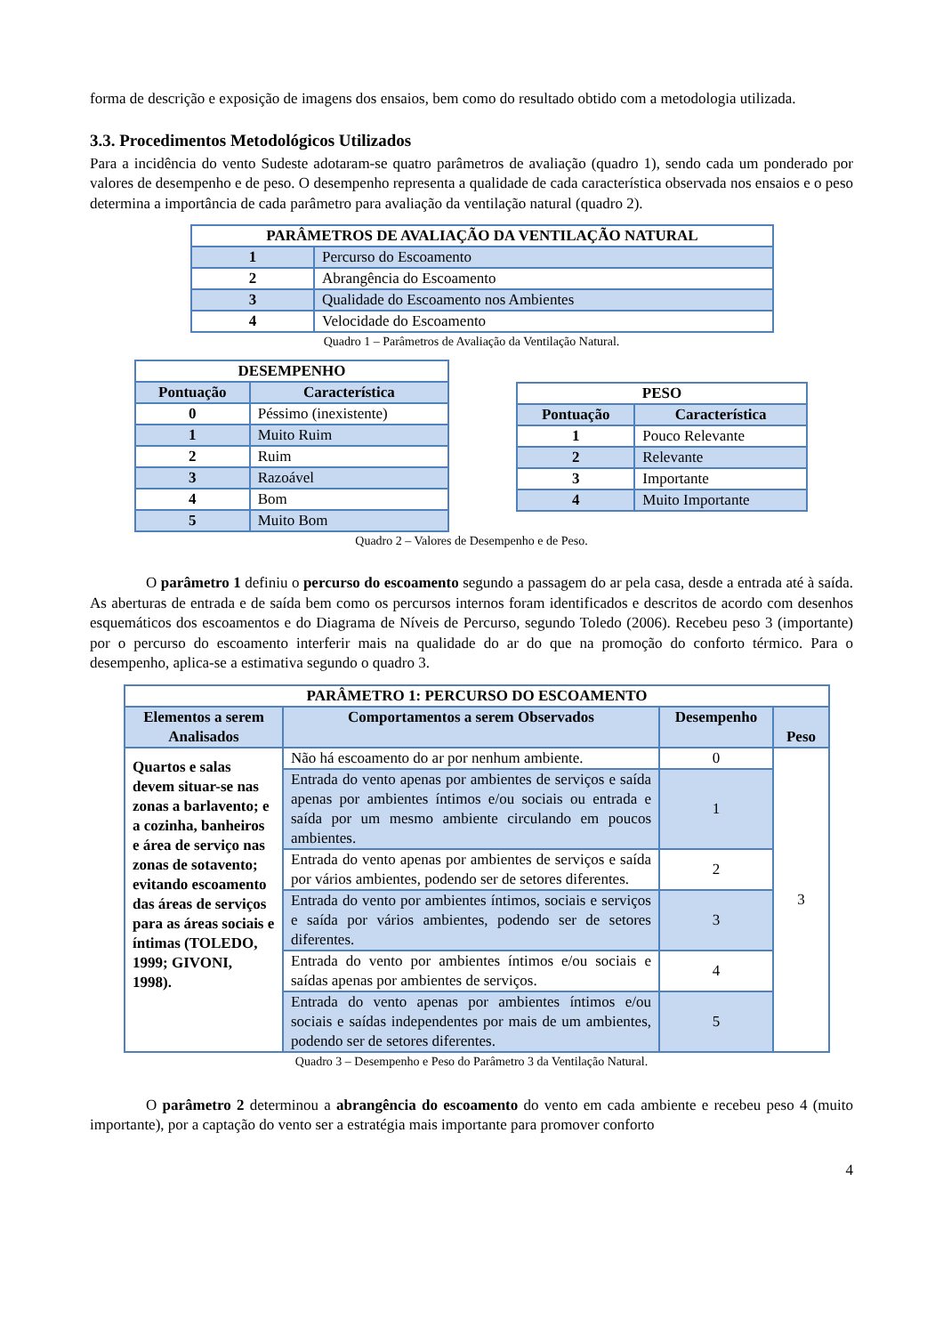forma de descrição e exposição de imagens dos ensaios, bem como do resultado obtido com a metodologia utilizada.
3.3. Procedimentos Metodológicos Utilizados
Para a incidência do vento Sudeste adotaram-se quatro parâmetros de avaliação (quadro 1), sendo cada um ponderado por valores de desempenho e de peso. O desempenho representa a qualidade de cada característica observada nos ensaios e o peso determina a importância de cada parâmetro para avaliação da ventilação natural (quadro 2).
| PARÂMETROS DE AVALIAÇÃO DA VENTILAÇÃO NATURAL | |
| --- | --- |
| 1 | Percurso do Escoamento |
| 2 | Abrangência do Escoamento |
| 3 | Qualidade do Escoamento nos Ambientes |
| 4 | Velocidade do Escoamento |
Quadro 1 – Parâmetros de Avaliação da Ventilação Natural.
| DESEMPENHO | |
| --- | --- |
| Pontuação | Característica |
| 0 | Péssimo (inexistente) |
| 1 | Muito Ruim |
| 2 | Ruim |
| 3 | Razoável |
| 4 | Bom |
| 5 | Muito Bom |
| PESO | |
| --- | --- |
| Pontuação | Característica |
| 1 | Pouco Relevante |
| 2 | Relevante |
| 3 | Importante |
| 4 | Muito Importante |
Quadro 2 – Valores de Desempenho e de Peso.
O parâmetro 1 definiu o percurso do escoamento segundo a passagem do ar pela casa, desde a entrada até à saída. As aberturas de entrada e de saída bem como os percursos internos foram identificados e descritos de acordo com desenhos esquemáticos dos escoamentos e do Diagrama de Níveis de Percurso, segundo Toledo (2006). Recebeu peso 3 (importante) por o percurso do escoamento interferir mais na qualidade do ar do que na promoção do conforto térmico. Para o desempenho, aplica-se a estimativa segundo o quadro 3.
| PARÂMETRO 1: PERCURSO DO ESCOAMENTO | | | |
| --- | --- | --- | --- |
| Elementos a serem Analisados | Comportamentos a serem Observados | Desempenho | Peso |
| Quartos e salas devem situar-se nas zonas a barlavento; e a cozinha, banheiros e área de serviço nas zonas de sotavento; evitando escoamento das áreas de serviços para as áreas sociais e íntimas (TOLEDO, 1999; GIVONI, 1998). | Não há escoamento do ar por nenhum ambiente. | 0 | 3 |
| | Entrada do vento apenas por ambientes de serviços e saída apenas por ambientes íntimos e/ou sociais ou entrada e saída por um mesmo ambiente circulando em poucos ambientes. | 1 | |
| | Entrada do vento apenas por ambientes de serviços e saída por vários ambientes, podendo ser de setores diferentes. | 2 | |
| | Entrada do vento por ambientes íntimos, sociais e serviços e saída por vários ambientes, podendo ser de setores diferentes. | 3 | |
| | Entrada do vento por ambientes íntimos e/ou sociais e saídas apenas por ambientes de serviços. | 4 | |
| | Entrada do vento apenas por ambientes íntimos e/ou sociais e saídas independentes por mais de um ambientes, podendo ser de setores diferentes. | 5 | |
Quadro 3 – Desempenho e Peso do Parâmetro 3 da Ventilação Natural.
O parâmetro 2 determinou a abrangência do escoamento do vento em cada ambiente e recebeu peso 4 (muito importante), por a captação do vento ser a estratégia mais importante para promover conforto
4